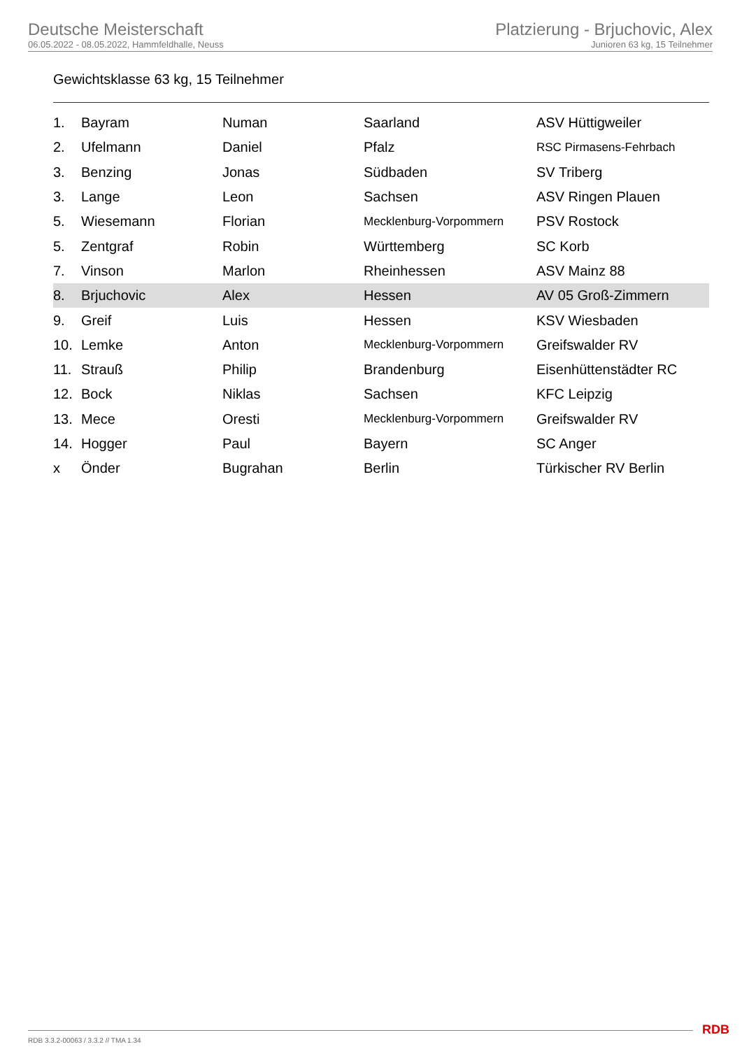Deutsche Meisterschaft
06.05.2022 - 08.05.2022, Hammfeldhalle, Neuss
Platzierung - Brjuchovic, Alex
Junioren 63 kg, 15 Teilnehmer
Gewichtsklasse 63 kg, 15 Teilnehmer
| 1. | Bayram | Numan | Saarland | ASV Hüttigweiler |
| 2. | Ufelmann | Daniel | Pfalz | RSC Pirmasens-Fehrbach |
| 3. | Benzing | Jonas | Südbaden | SV Triberg |
| 3. | Lange | Leon | Sachsen | ASV Ringen Plauen |
| 5. | Wiesemann | Florian | Mecklenburg-Vorpommern | PSV Rostock |
| 5. | Zentgraf | Robin | Württemberg | SC Korb |
| 7. | Vinson | Marlon | Rheinhessen | ASV Mainz 88 |
| 8. | Brjuchovic | Alex | Hessen | AV 05 Groß-Zimmern |
| 9. | Greif | Luis | Hessen | KSV Wiesbaden |
| 10. | Lemke | Anton | Mecklenburg-Vorpommern | Greifswalder RV |
| 11. | Strauß | Philip | Brandenburg | Eisenhüttenstädter RC |
| 12. | Bock | Niklas | Sachsen | KFC Leipzig |
| 13. | Mece | Oresti | Mecklenburg-Vorpommern | Greifswalder RV |
| 14. | Hogger | Paul | Bayern | SC Anger |
| x | Önder | Bugrahan | Berlin | Türkischer RV Berlin |
RDB 3.3.2-00063 / 3.3.2 // TMA 1.34
RDB